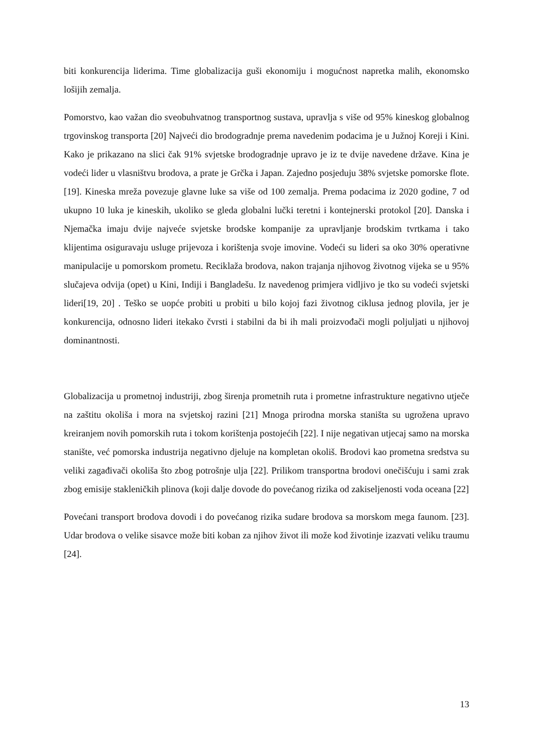biti konkurencija liderima. Time globalizacija guši ekonomiju i mogućnost napretka malih, ekonomsko lošijih zemalja.
Pomorstvo, kao važan dio sveobuhvatnog transportnog sustava, upravlja s više od 95% kineskog globalnog trgovinskog transporta [20] Najveći dio brodogradnje prema navedenim podacima je u Južnoj Koreji i Kini. Kako je prikazano na slici čak 91% svjetske brodogradnje upravo je iz te dvije navedene države. Kina je vodeći lider u vlasništvu brodova, a prate je Grčka i Japan. Zajedno posjeduju 38% svjetske pomorske flote. [19]. Kineska mreža povezuje glavne luke sa više od 100 zemalja. Prema podacima iz 2020 godine, 7 od ukupno 10 luka je kineskih, ukoliko se gleda globalni lučki teretni i kontejnerski protokol [20]. Danska i Njemačka imaju dvije najveće svjetske brodske kompanije za upravljanje brodskim tvrtkama i tako klijentima osiguravaju usluge prijevoza i korištenja svoje imovine. Vodeći su lideri sa oko 30% operativne manipulacije u pomorskom prometu. Reciklaža brodova, nakon trajanja njihovog životnog vijeka se u 95% slučajeva odvija (opet) u Kini, Indiji i Bangladešu. Iz navedenog primjera vidljivo je tko su vodeći svjetski lideri[19, 20] . Teško se uopće probiti u probiti u bilo kojoj fazi životnog ciklusa jednog plovila, jer je konkurencija, odnosno lideri itekako čvrsti i stabilni da bi ih mali proizvođači mogli poljuljati u njihovoj dominantnosti.
Globalizacija u prometnoj industriji, zbog širenja prometnih ruta i prometne infrastrukture negativno utječe na zaštitu okoliša i mora na svjetskoj razini [21] Mnoga prirodna morska staništa su ugrožena upravo kreiranjem novih pomorskih ruta i tokom korištenja postojećih [22]. I nije negativan utjecaj samo na morska stanište, već pomorska industrija negativno djeluje na kompletan okoliš. Brodovi kao prometna sredstva su veliki zagađivači okoliša što zbog potrošnje ulja [22]. Prilikom transportna brodovi onečišćuju i sami zrak zbog emisije stakleničkih plinova (koji dalje dovode do povećanog rizika od zakiseljenosti voda oceana [22]
Povećani transport brodova dovodi i do povećanog rizika sudare brodova sa morskom mega faunom. [23]. Udar brodova o velike sisavce može biti koban za njihov život ili može kod životinje izazvati veliku traumu [24].
13